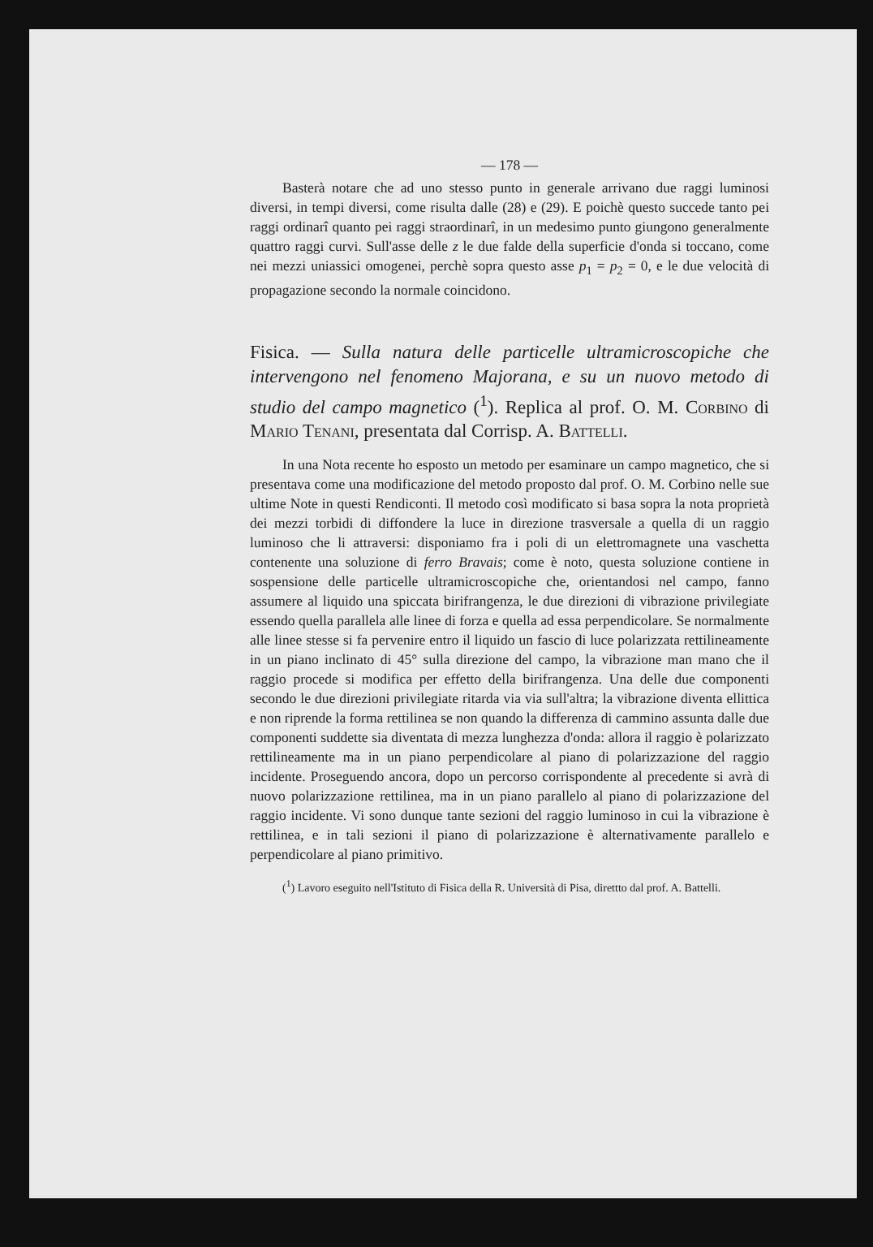— 178 —
Basterà notare che ad uno stesso punto in generale arrivano due raggi luminosi diversi, in tempi diversi, come risulta dalle (28) e (29). E poichè questo succede tanto pei raggi ordinarî quanto pei raggi straordinarî, in un medesimo punto giungono generalmente quattro raggi curvi. Sull'asse delle z le due falde della superficie d'onda si toccano, come nei mezzi uniassici omogenei, perchè sopra questo asse p<sub>1</sub> = p<sub>2</sub> = 0, e le due velocità di propagazione secondo la normale coincidono.
Fisica. — Sulla natura delle particelle ultramicroscopiche che intervengono nel fenomeno Majorana, e su un nuovo metodo di studio del campo magnetico (<sup>1</sup>). Replica al prof. O. M. Corbino di Mario Tenani, presentata dal Corrisp. A. Battelli.
In una Nota recente ho esposto un metodo per esaminare un campo magnetico, che si presentava come una modificazione del metodo proposto dal prof. O. M. Corbino nelle sue ultime Note in questi Rendiconti. Il metodo così modificato si basa sopra la nota proprietà dei mezzi torbidi di diffondere la luce in direzione trasversale a quella di un raggio luminoso che li attraversi: disponiamo fra i poli di un elettromagnete una vaschetta contenente una soluzione di ferro Bravais; come è noto, questa soluzione contiene in sospensione delle particelle ultramicroscopiche che, orientandosi nel campo, fanno assumere al liquido una spiccata birifrangenza, le due direzioni di vibrazione privilegiate essendo quella parallela alle linee di forza e quella ad essa perpendicolare. Se normalmente alle linee stesse si fa pervenire entro il liquido un fascio di luce polarizzata rettilineamente in un piano inclinato di 45° sulla direzione del campo, la vibrazione man mano che il raggio procede si modifica per effetto della birifrangenza. Una delle due componenti secondo le due direzioni privilegiate ritarda via via sull'altra; la vibrazione diventa ellittica e non riprende la forma rettilinea se non quando la differenza di cammino assunta dalle due componenti suddette sia diventata di mezza lunghezza d'onda: allora il raggio è polarizzato rettilineamente ma in un piano perpendicolare al piano di polarizzazione del raggio incidente. Proseguendo ancora, dopo un percorso corrispondente al precedente si avrà di nuovo polarizzazione rettilinea, ma in un piano parallelo al piano di polarizzazione del raggio incidente. Vi sono dunque tante sezioni del raggio luminoso in cui la vibrazione è rettilinea, e in tali sezioni il piano di polarizzazione è alternativamente parallelo e perpendicolare al piano primitivo.
(<sup>1</sup>) Lavoro eseguito nell'Istituto di Fisica della R. Università di Pisa, direttto dal prof. A. Battelli.